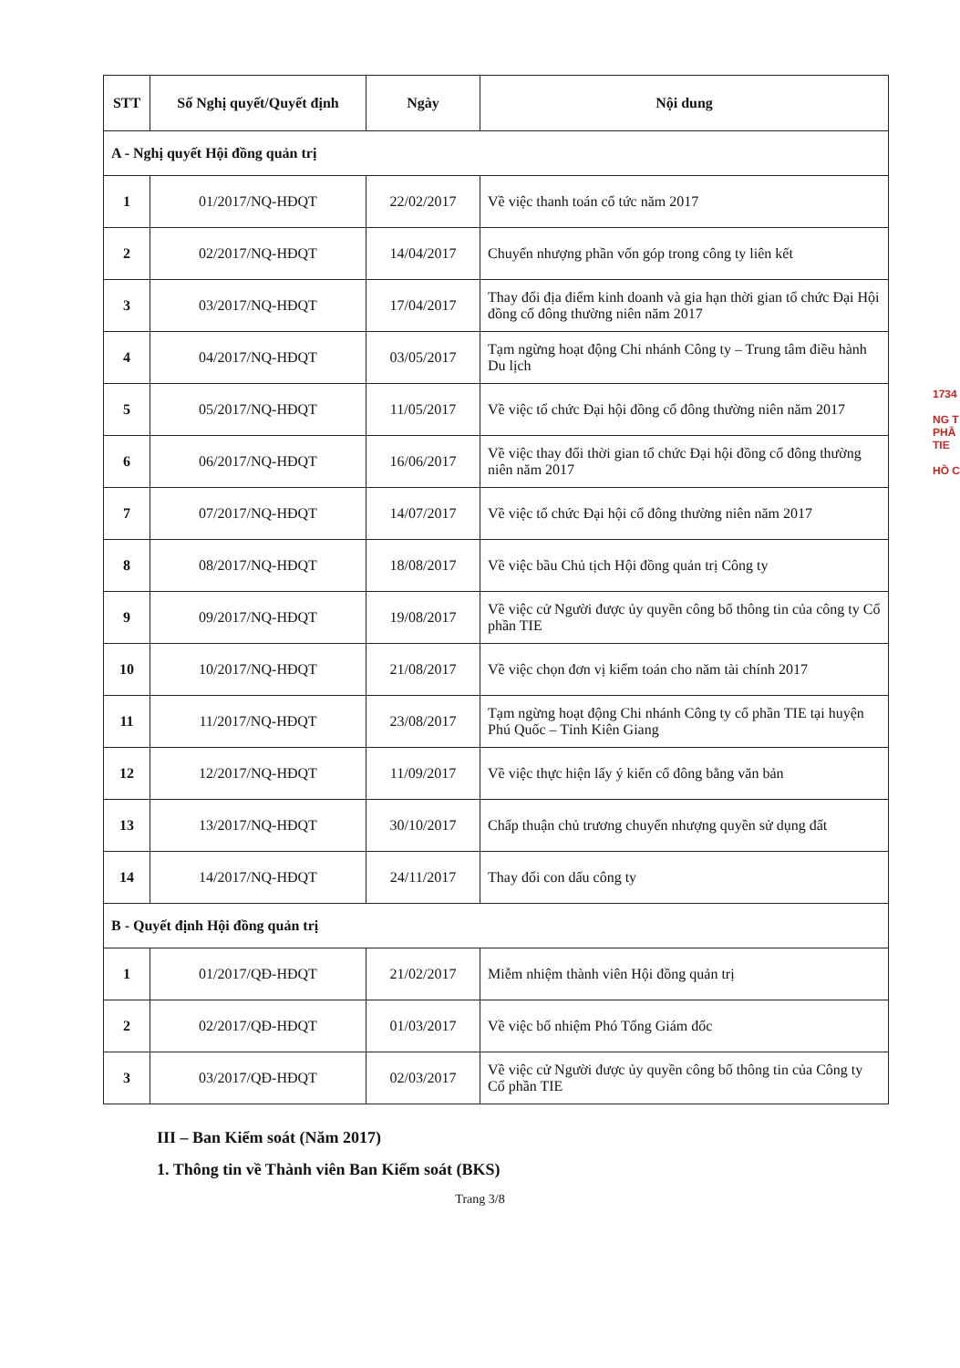| STT | Số Nghị quyết/Quyết định | Ngày | Nội dung |
| --- | --- | --- | --- |
| A - Nghị quyết Hội đồng quản trị | | | |
| 1 | 01/2017/NQ-HĐQT | 22/02/2017 | Về việc thanh toán cổ tức năm 2017 |
| 2 | 02/2017/NQ-HĐQT | 14/04/2017 | Chuyển nhượng phần vốn góp trong công ty liên kết |
| 3 | 03/2017/NQ-HĐQT | 17/04/2017 | Thay đổi địa điểm kinh doanh và gia hạn thời gian tổ chức Đại Hội đồng cổ đông thường niên năm 2017 |
| 4 | 04/2017/NQ-HĐQT | 03/05/2017 | Tạm ngừng hoạt động Chi nhánh Công ty – Trung tâm điều hành Du lịch |
| 5 | 05/2017/NQ-HĐQT | 11/05/2017 | Về việc tổ chức Đại hội đồng cổ đông thường niên năm 2017 |
| 6 | 06/2017/NQ-HĐQT | 16/06/2017 | Về việc thay đổi thời gian tổ chức Đại hội đồng cổ đông thường niên năm 2017 |
| 7 | 07/2017/NQ-HĐQT | 14/07/2017 | Về việc tổ chức Đại hội cổ đông thường niên năm 2017 |
| 8 | 08/2017/NQ-HĐQT | 18/08/2017 | Về việc bầu Chủ tịch Hội đồng quản trị Công ty |
| 9 | 09/2017/NQ-HĐQT | 19/08/2017 | Về việc cử Người được ủy quyền công bố thông tin của công ty Cổ phần TIE |
| 10 | 10/2017/NQ-HĐQT | 21/08/2017 | Về việc chọn đơn vị kiểm toán cho năm tài chính 2017 |
| 11 | 11/2017/NQ-HĐQT | 23/08/2017 | Tạm ngừng hoạt động Chi nhánh Công ty cổ phần TIE tại huyện Phú Quốc – Tỉnh Kiên Giang |
| 12 | 12/2017/NQ-HĐQT | 11/09/2017 | Về việc thực hiện lấy ý kiến cổ đông bằng văn bản |
| 13 | 13/2017/NQ-HĐQT | 30/10/2017 | Chấp thuận chủ trương chuyển nhượng quyền sử dụng đất |
| 14 | 14/2017/NQ-HĐQT | 24/11/2017 | Thay đổi con dấu công ty |
| B - Quyết định Hội đồng quản trị | | | |
| 1 | 01/2017/QĐ-HĐQT | 21/02/2017 | Miễm nhiệm thành viên Hội đồng quản trị |
| 2 | 02/2017/QĐ-HĐQT | 01/03/2017 | Về việc bổ nhiệm Phó Tổng Giám đốc |
| 3 | 03/2017/QĐ-HĐQT | 02/03/2017 | Về việc cử Người được ủy quyền công bố thông tin của Công ty Cổ phần TIE |
III – Ban Kiểm soát (Năm 2017)
1. Thông tin về Thành viên Ban Kiểm soát (BKS)
Trang 3/8
1734
NG T
PHẦ
TIE
HỒ C